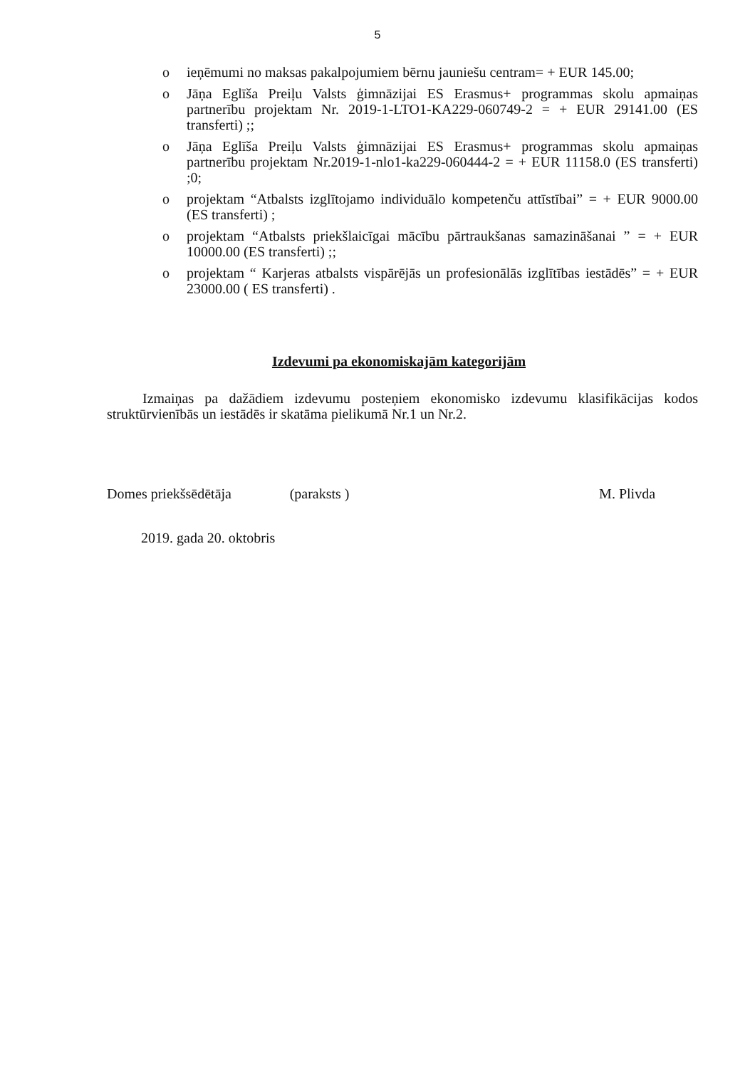5
o ieņēmumi no maksas pakalpojumiem bērnu jauniešu centram= + EUR 145.00;
o Jāņa Eglīša Preiļu Valsts ģimnāzijai ES Erasmus+ programmas skolu apmaiņas partnerību projektam Nr. 2019-1-LTO1-KA229-060749-2 = + EUR 29141.00 (ES transferti) ;;
o Jāņa Eglīša Preiļu Valsts ģimnāzijai ES Erasmus+ programmas skolu apmaiņas partnerību projektam Nr.2019-1-nlo1-ka229-060444-2 = + EUR 11158.0 (ES transferti) ;0;
o projektam “Atbalsts izglītojamo individuālo kompetenču attīstībai” = + EUR 9000.00 (ES transferti) ;
o projektam “Atbalsts priekšlaicīgai mācību pārtraukšanas samazināšanai ” = + EUR 10000.00 (ES transferti) ;;
o projektam “ Karjeras atbalsts vispārējās un profesionālās izglītības iestādēs” = + EUR 23000.00 ( ES transferti) .
Izdevumi pa ekonomiskajām kategorijām
Izmaiņas pa dažādiem izdevumu posteņiem ekonomisko izdevumu klasifikācijas kodos struktūrvienībās un iestādēs ir skatāma pielikumā Nr.1 un Nr.2.
Domes priekšsēdētāja (paraksts ) M. Plivda
2019. gada 20. oktobris